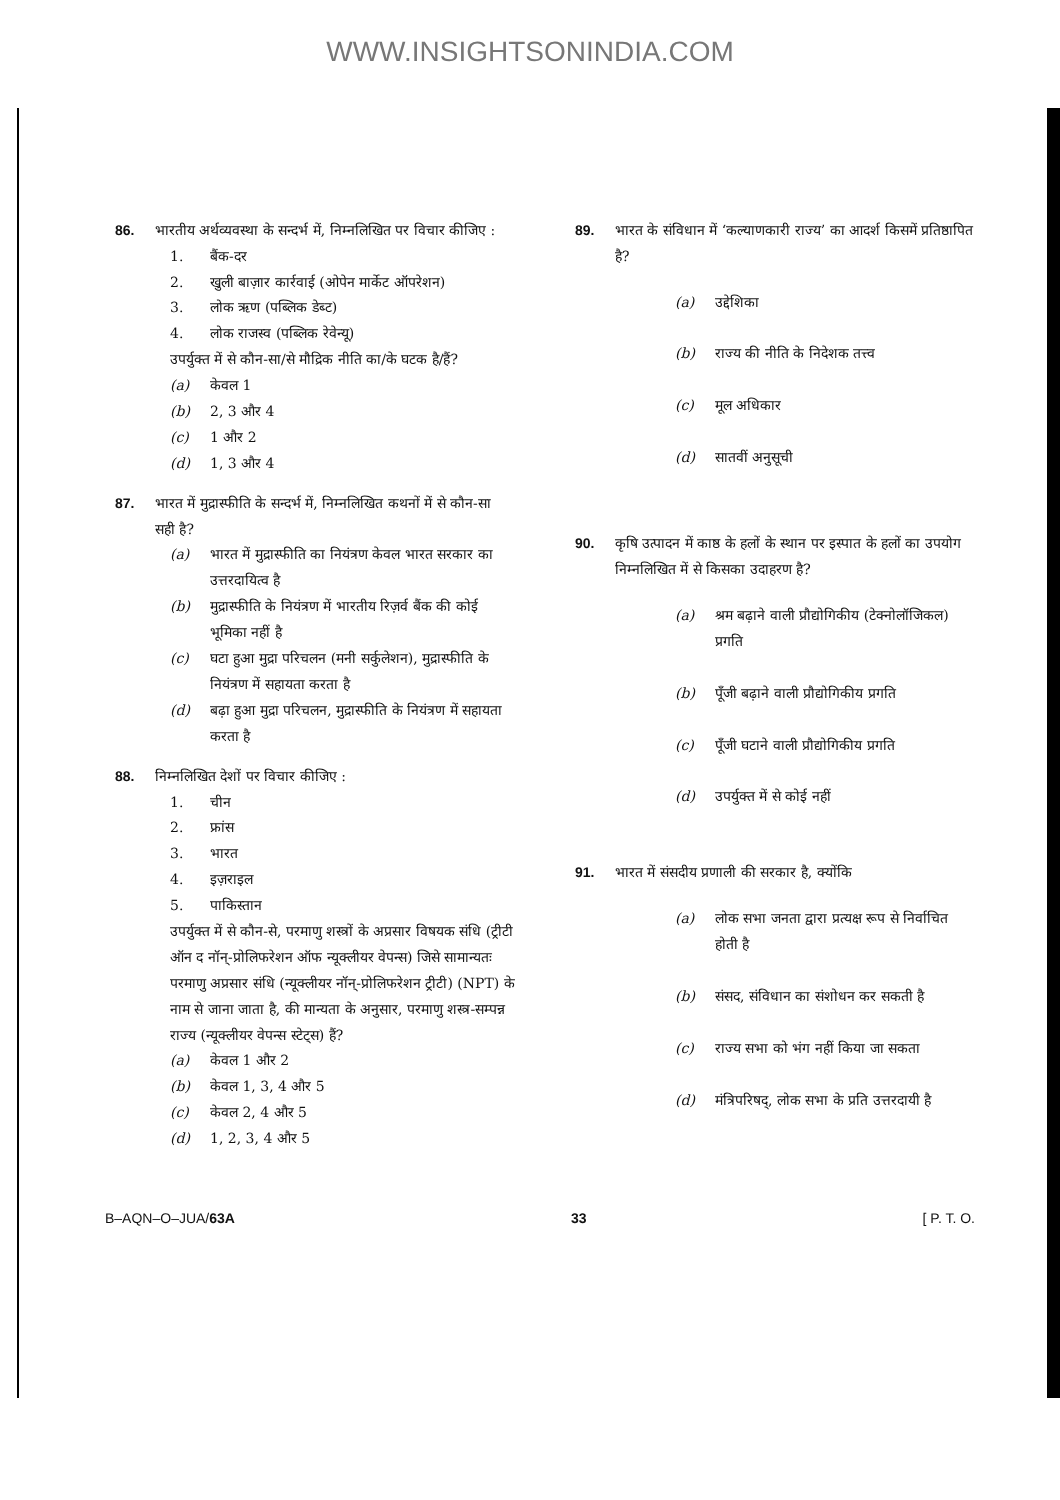WWW.INSIGHTSONINDIA.COM
86. भारतीय अर्थव्यवस्था के सन्दर्भ में, निम्नलिखित पर विचार कीजिए :
1. बैंक-दर
2. खुली बाज़ार कार्रवाई (ओपेन मार्केट ऑपरेशन)
3. लोक ऋण (पब्लिक डेब्ट)
4. लोक राजस्व (पब्लिक रेवेन्यू)
उपर्युक्त में से कौन-सा/से मौद्रिक नीति का/के घटक है/हैं?
(a) केवल 1
(b) 2, 3 और 4
(c) 1 और 2
(d) 1, 3 और 4
87. भारत में मुद्रास्फीति के सन्दर्भ में, निम्नलिखित कथनों में से कौन-सा सही है?
(a) भारत में मुद्रास्फीति का नियंत्रण केवल भारत सरकार का उत्तरदायित्व है
(b) मुद्रास्फीति के नियंत्रण में भारतीय रिज़र्व बैंक की कोई भूमिका नहीं है
(c) घटा हुआ मुद्रा परिचलन (मनी सर्कुलेशन), मुद्रास्फीति के नियंत्रण में सहायता करता है
(d) बढ़ा हुआ मुद्रा परिचलन, मुद्रास्फीति के नियंत्रण में सहायता करता है
88. निम्नलिखित देशों पर विचार कीजिए :
1. चीन
2. फ्रांस
3. भारत
4. इज़राइल
5. पाकिस्तान
उपर्युक्त में से कौन-से, परमाणु शस्त्रों के अप्रसार विषयक संधि (ट्रीटी ऑन द नॉन्-प्रोलिफरेशन ऑफ न्यूक्लीयर वेपन्स) जिसे सामान्यतः परमाणु अप्रसार संधि (न्यूक्लीयर नॉन्-प्रोलिफरेशन ट्रीटी) (NPT) के नाम से जाना जाता है, की मान्यता के अनुसार, परमाणु शस्त्र-सम्पन्न राज्य (न्यूक्लीयर वेपन्स स्टेट्स) हैं?
(a) केवल 1 और 2
(b) केवल 1, 3, 4 और 5
(c) केवल 2, 4 और 5
(d) 1, 2, 3, 4 और 5
89. भारत के संविधान में ‘कल्याणकारी राज्य’ का आदर्श किसमें प्रतिष्ठापित है?
(a) उद्देशिका
(b) राज्य की नीति के निदेशक तत्त्व
(c) मूल अधिकार
(d) सातवीं अनुसूची
90. कृषि उत्पादन में काष्ठ के हलों के स्थान पर इस्पात के हलों का उपयोग निम्नलिखित में से किसका उदाहरण है?
(a) श्रम बढ़ाने वाली प्रौद्योगिकीय (टेक्नोलॉजिकल) प्रगति
(b) पूँजी बढ़ाने वाली प्रौद्योगिकीय प्रगति
(c) पूँजी घटाने वाली प्रौद्योगिकीय प्रगति
(d) उपर्युक्त में से कोई नहीं
91. भारत में संसदीय प्रणाली की सरकार है, क्योंकि
(a) लोक सभा जनता द्वारा प्रत्यक्ष रूप से निर्वाचित होती है
(b) संसद, संविधान का संशोधन कर सकती है
(c) राज्य सभा को भंग नहीं किया जा सकता
(d) मंत्रिपरिषद्, लोक सभा के प्रति उत्तरदायी है
B–AQN–O–JUA/63A 33 [ P. T. O.